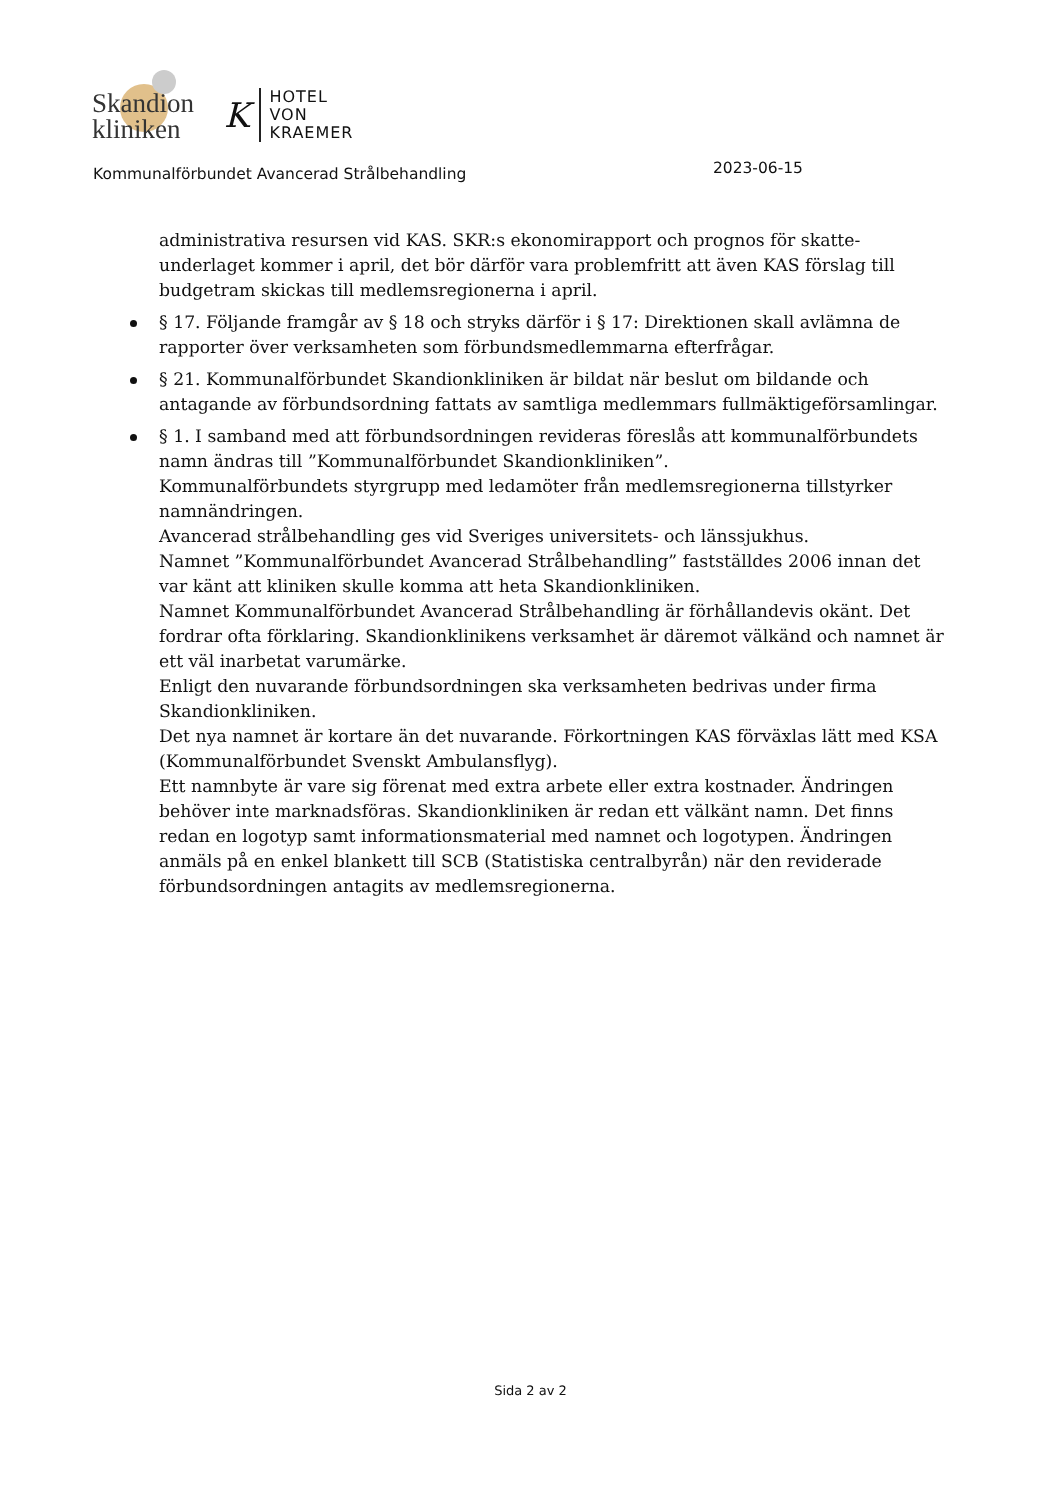Skandion
kliniken
K
HOTEL
VON
KRAEMER
Kommunalförbundet Avancerad Strålbehandling 2023-06-15
administrativa resursen vid KAS. SKR:s ekonomirapport och prognos för skatte-underlaget kommer i april, det bör därför vara problemfritt att även KAS förslag till budgetram skickas till medlemsregionerna i april.
§ 17. Följande framgår av § 18 och stryks därför i § 17: Direktionen skall avlämna de rapporter över verksamheten som förbundsmedlemmarna efterfrågar.
§ 21. Kommunalförbundet Skandionkliniken är bildat när beslut om bildande och antagande av förbundsordning fattats av samtliga medlemmars fullmäktigeförsamlingar.
§ 1. I samband med att förbundsordningen revideras föreslås att kommunalförbundets namn ändras till ”Kommunalförbundet Skandionkliniken”.
Kommunalförbundets styrgrupp med ledamöter från medlemsregionerna tillstyrker namnändringen.
Avancerad strålbehandling ges vid Sveriges universitets- och länssjukhus.
Namnet ”Kommunalförbundet Avancerad Strålbehandling” fastställdes 2006 innan det var känt att kliniken skulle komma att heta Skandionkliniken.
Namnet Kommunalförbundet Avancerad Strålbehandling är förhållandevis okänt. Det fordrar ofta förklaring. Skandionklinikens verksamhet är däremot välkänd och namnet är ett väl inarbetat varumärke.
Enligt den nuvarande förbundsordningen ska verksamheten bedrivas under firma Skandionkliniken.
Det nya namnet är kortare än det nuvarande. Förkortningen KAS förväxlas lätt med KSA (Kommunalförbundet Svenskt Ambulansflyg).
Ett namnbyte är vare sig förenat med extra arbete eller extra kostnader. Ändringen behöver inte marknadsföras. Skandionkliniken är redan ett välkänt namn. Det finns redan en logotyp samt informationsmaterial med namnet och logotypen. Ändringen anmäls på en enkel blankett till SCB (Statistiska centralbyrån) när den reviderade förbundsordningen antagits av medlemsregionerna.
Sida 2 av 2